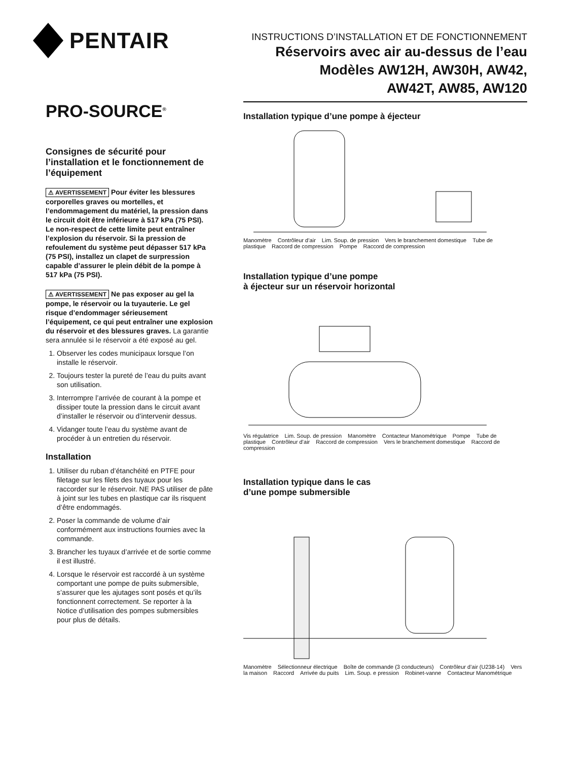PENTAIR
PRO-SOURCE<sup>®</sup>
Consignes de sécurité pour l’installation et le fonctionnement de l’équipement
⚠ AVERTISSEMENT Pour éviter les blessures corporelles graves ou mortelles, et l’endommagement du matériel, la pression dans le circuit doit être inférieure à 517 kPa (75 PSI). Le non-respect de cette limite peut entraîner l’explosion du réservoir. Si la pression de refoulement du système peut dépasser 517 kPa (75 PSI), installez un clapet de surpression capable d’assurer le plein débit de la pompe à 517 kPa (75 PSI).
⚠ AVERTISSEMENT Ne pas exposer au gel la pompe, le réservoir ou la tuyauterie. Le gel risque d’endommager sérieusement l’équipement, ce qui peut entraîner une explosion du réservoir et des blessures graves. La garantie sera annulée si le réservoir a été exposé au gel.
1. Observer les codes municipaux lorsque l’on installe le réservoir.
2. Toujours tester la pureté de l’eau du puits avant son utilisation.
3. Interrompre l’arrivée de courant à la pompe et dissiper toute la pression dans le circuit avant d’installer le réservoir ou d’intervenir dessus.
4. Vidanger toute l’eau du système avant de procéder à un entretien du réservoir.
Installation
1. Utiliser du ruban d’étanchéité en PTFE pour filetage sur les filets des tuyaux pour les raccorder sur le réservoir. NE PAS utiliser de pâte à joint sur les tubes en plastique car ils risquent d’être endommagés.
2. Poser la commande de volume d’air conformément aux instructions fournies avec la commande.
3. Brancher les tuyaux d’arrivée et de sortie comme il est illustré.
4. Lorsque le réservoir est raccordé à un système comportant une pompe de puits submersible, s’assurer que les ajutages sont posés et qu’ils fonctionnent correctement. Se reporter à la Notice d’utilisation des pompes submersibles pour plus de détails.
INSTRUCTIONS D’INSTALLATION ET DE FONCTIONNEMENT
Réservoirs avec air au-dessus de l’eau
Modèles AW12H, AW30H, AW42,
AW42T, AW85, AW120
Installation typique d’une pompe à éjecteur
Manomètre Contrôleur d’air Lim. Soup. de pression Vers le branchement domestique Tube de plastique Raccord de compression Pompe Raccord de compression
Installation typique d’une pompe
à éjecteur sur un réservoir horizontal
Vis régulatrice Lim. Soup. de pression Manomètre Contacteur Manométrique Pompe Tube de plastique Contrôleur d’air Raccord de compression Vers le branchement domestique Raccord de compression
Installation typique dans le cas
d’une pompe submersible
Manomètre Sélectionneur électrique Boîte de commande (3 conducteurs) Contrôleur d’air (U238-14) Vers la maison Raccord Arrivée du puits Lim. Soup. e pression Robinet-vanne Contacteur Manométrique